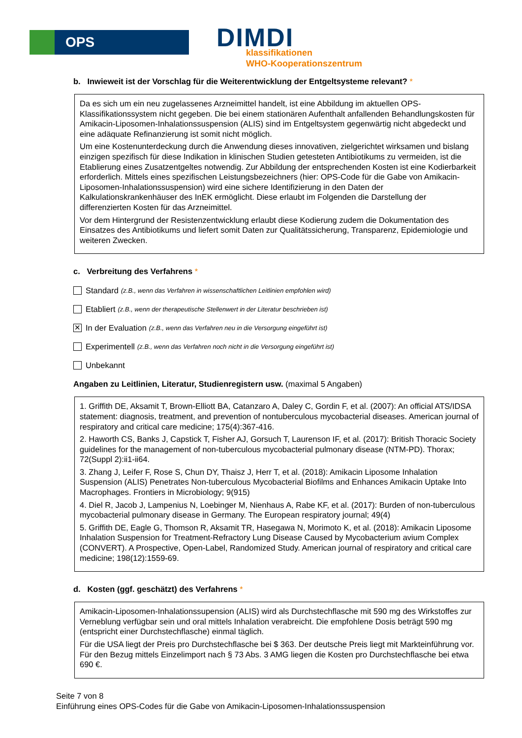OPS DIMDI
klassifikationen
WHO-Kooperationszentrum
b. Inwieweit ist der Vorschlag für die Weiterentwicklung der Entgeltsysteme relevant? *
Da es sich um ein neu zugelassenes Arzneimittel handelt, ist eine Abbildung im aktuellen OPS-Klassifikationssystem nicht gegeben. Die bei einem stationären Aufenthalt anfallenden Behandlungskosten für Amikacin-Liposomen-Inhalationssuspension (ALIS) sind im Entgeltsystem gegenwärtig nicht abgedeckt und eine adäquate Refinanzierung ist somit nicht möglich.
Um eine Kostenunterdeckung durch die Anwendung dieses innovativen, zielgerichtet wirksamen und bislang einzigen spezifisch für diese Indikation in klinischen Studien getesteten Antibiotikums zu vermeiden, ist die Etablierung eines Zusatzentgeltes notwendig. Zur Abbildung der entsprechenden Kosten ist eine Kodierbarkeit erforderlich. Mittels eines spezifischen Leistungsbezeichners (hier: OPS-Code für die Gabe von Amikacin-Liposomen-Inhalationssuspension) wird eine sichere Identifizierung in den Daten der Kalkulationskrankenhäuser des InEK ermöglicht. Diese erlaubt im Folgenden die Darstellung der differenzierten Kosten für das Arzneimittel.
Vor dem Hintergrund der Resistenzentwicklung erlaubt diese Kodierung zudem die Dokumentation des Einsatzes des Antibiotikums und liefert somit Daten zur Qualitätssicherung, Transparenz, Epidemiologie und weiteren Zwecken.
c. Verbreitung des Verfahrens *
Standard (z.B., wenn das Verfahren in wissenschaftlichen Leitlinien empfohlen wird)
Etabliert (z.B., wenn der therapeutische Stellenwert in der Literatur beschrieben ist)
✕
In der Evaluation (z.B., wenn das Verfahren neu in die Versorgung eingeführt ist)
Experimentell (z.B., wenn das Verfahren noch nicht in die Versorgung eingeführt ist)
Unbekannt
Angaben zu Leitlinien, Literatur, Studienregistern usw. (maximal 5 Angaben)
1. Griffith DE, Aksamit T, Brown-Elliott BA, Catanzaro A, Daley C, Gordin F, et al. (2007): An official ATS/IDSA statement: diagnosis, treatment, and prevention of nontuberculous mycobacterial diseases. American journal of respiratory and critical care medicine; 175(4):367-416.
2. Haworth CS, Banks J, Capstick T, Fisher AJ, Gorsuch T, Laurenson IF, et al. (2017): British Thoracic Society guidelines for the management of non-tuberculous mycobacterial pulmonary disease (NTM-PD). Thorax; 72(Suppl 2):ii1-ii64.
3. Zhang J, Leifer F, Rose S, Chun DY, Thaisz J, Herr T, et al. (2018): Amikacin Liposome Inhalation Suspension (ALIS) Penetrates Non-tuberculous Mycobacterial Biofilms and Enhances Amikacin Uptake Into Macrophages. Frontiers in Microbiology; 9(915)
4. Diel R, Jacob J, Lampenius N, Loebinger M, Nienhaus A, Rabe KF, et al. (2017): Burden of non-tuberculous mycobacterial pulmonary disease in Germany. The European respiratory journal; 49(4)
5. Griffith DE, Eagle G, Thomson R, Aksamit TR, Hasegawa N, Morimoto K, et al. (2018): Amikacin Liposome Inhalation Suspension for Treatment-Refractory Lung Disease Caused by Mycobacterium avium Complex (CONVERT). A Prospective, Open-Label, Randomized Study. American journal of respiratory and critical care medicine; 198(12):1559-69.
d. Kosten (ggf. geschätzt) des Verfahrens *
Amikacin-Liposomen-Inhalationssupension (ALIS) wird als Durchstechflasche mit 590 mg des Wirkstoffes zur Verneblung verfügbar sein und oral mittels Inhalation verabreicht. Die empfohlene Dosis beträgt 590 mg (entspricht einer Durchstechflasche) einmal täglich.
Für die USA liegt der Preis pro Durchstechflasche bei $ 363. Der deutsche Preis liegt mit Markteinführung vor. Für den Bezug mittels Einzelimport nach § 73 Abs. 3 AMG liegen die Kosten pro Durchstechflasche bei etwa 690 €.
Seite 7 von 8
Einführung eines OPS-Codes für die Gabe von Amikacin-Liposomen-Inhalationssuspension